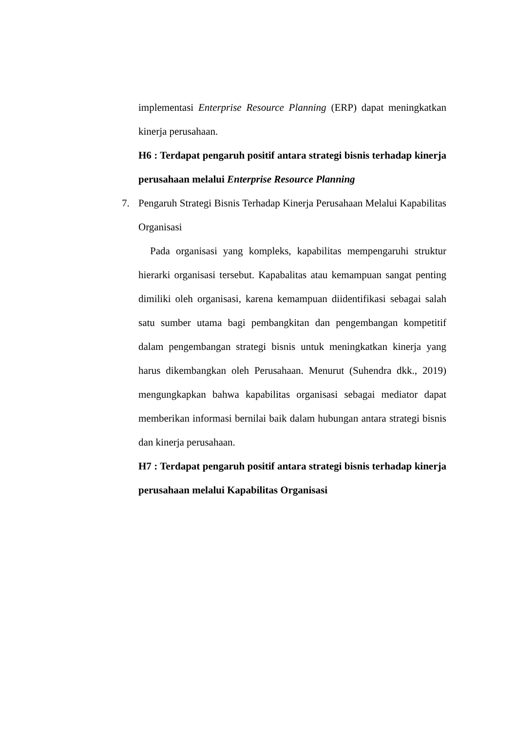implementasi Enterprise Resource Planning (ERP) dapat meningkatkan kinerja perusahaan.
H6 : Terdapat pengaruh positif antara strategi bisnis terhadap kinerja perusahaan melalui Enterprise Resource Planning
7. Pengaruh Strategi Bisnis Terhadap Kinerja Perusahaan Melalui Kapabilitas Organisasi
Pada organisasi yang kompleks, kapabilitas mempengaruhi struktur hierarki organisasi tersebut. Kapabalitas atau kemampuan sangat penting dimiliki oleh organisasi, karena kemampuan diidentifikasi sebagai salah satu sumber utama bagi pembangkitan dan pengembangan kompetitif dalam pengembangan strategi bisnis untuk meningkatkan kinerja yang harus dikembangkan oleh Perusahaan. Menurut (Suhendra dkk., 2019) mengungkapkan bahwa kapabilitas organisasi sebagai mediator dapat memberikan informasi bernilai baik dalam hubungan antara strategi bisnis dan kinerja perusahaan.
H7 : Terdapat pengaruh positif antara strategi bisnis terhadap kinerja perusahaan melalui Kapabilitas Organisasi